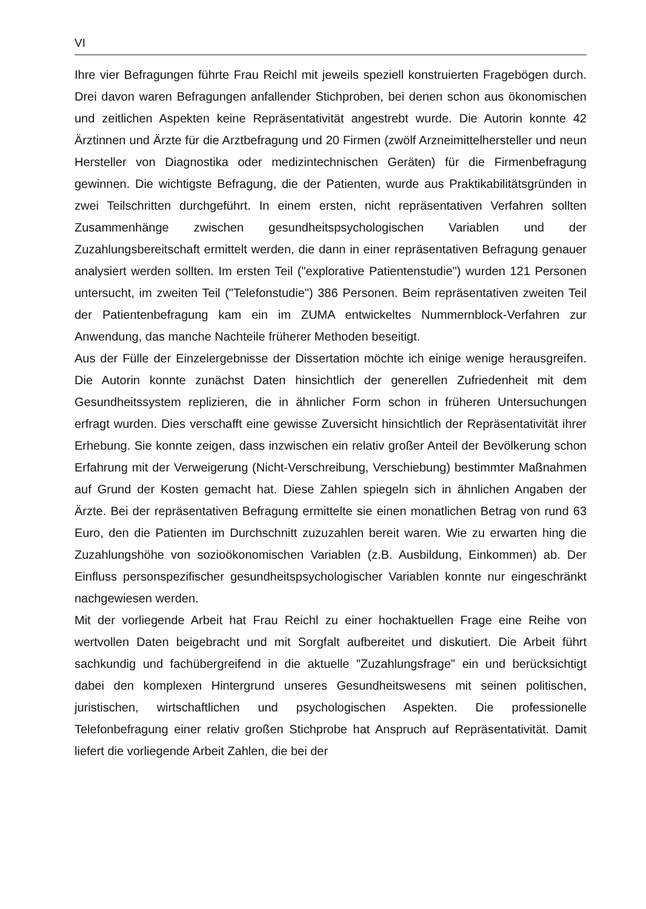VI
Ihre vier Befragungen führte Frau Reichl mit jeweils speziell konstruierten Fragebögen durch. Drei davon waren Befragungen anfallender Stichproben, bei denen schon aus ökonomischen und zeitlichen Aspekten keine Repräsentativität angestrebt wurde. Die Autorin konnte 42 Ärztinnen und Ärzte für die Arztbefragung und 20 Firmen (zwölf Arzneimittelhersteller und neun Hersteller von Diagnostika oder medizintechnischen Geräten) für die Firmenbefragung gewinnen. Die wichtigste Befragung, die der Patienten, wurde aus Praktikabilitätsgründen in zwei Teilschritten durchgeführt. In einem ersten, nicht repräsentativen Verfahren sollten Zusammenhänge zwischen gesundheitspsychologischen Variablen und der Zuzahlungsbereitschaft ermittelt werden, die dann in einer repräsentativen Befragung genauer analysiert werden sollten. Im ersten Teil ("explorative Patientenstudie") wurden 121 Personen untersucht, im zweiten Teil ("Telefonstudie") 386 Personen. Beim repräsentativen zweiten Teil der Patientenbefragung kam ein im ZUMA entwickeltes Nummernblock-Verfahren zur Anwendung, das manche Nachteile früherer Methoden beseitigt.
Aus der Fülle der Einzelergebnisse der Dissertation möchte ich einige wenige herausgreifen. Die Autorin konnte zunächst Daten hinsichtlich der generellen Zufriedenheit mit dem Gesundheitssystem replizieren, die in ähnlicher Form schon in früheren Untersuchungen erfragt wurden. Dies verschafft eine gewisse Zuversicht hinsichtlich der Repräsentativität ihrer Erhebung. Sie konnte zeigen, dass inzwischen ein relativ großer Anteil der Bevölkerung schon Erfahrung mit der Verweigerung (Nicht-Verschreibung, Verschiebung) bestimmter Maßnahmen auf Grund der Kosten gemacht hat. Diese Zahlen spiegeln sich in ähnlichen Angaben der Ärzte. Bei der repräsentativen Befragung ermittelte sie einen monatlichen Betrag von rund 63 Euro, den die Patienten im Durchschnitt zuzuzahlen bereit waren. Wie zu erwarten hing die Zuzahlungshöhe von sozioökonomischen Variablen (z.B. Ausbildung, Einkommen) ab. Der Einfluss personspezifischer gesundheitspsychologischer Variablen konnte nur eingeschränkt nachgewiesen werden.
Mit der vorliegende Arbeit hat Frau Reichl zu einer hochaktuellen Frage eine Reihe von wertvollen Daten beigebracht und mit Sorgfalt aufbereitet und diskutiert. Die Arbeit führt sachkundig und fachübergreifend in die aktuelle "Zuzahlungsfrage" ein und berücksichtigt dabei den komplexen Hintergrund unseres Gesundheitswesens mit seinen politischen, juristischen, wirtschaftlichen und psychologischen Aspekten. Die professionelle Telefonbefragung einer relativ großen Stichprobe hat Anspruch auf Repräsentativität. Damit liefert die vorliegende Arbeit Zahlen, die bei der